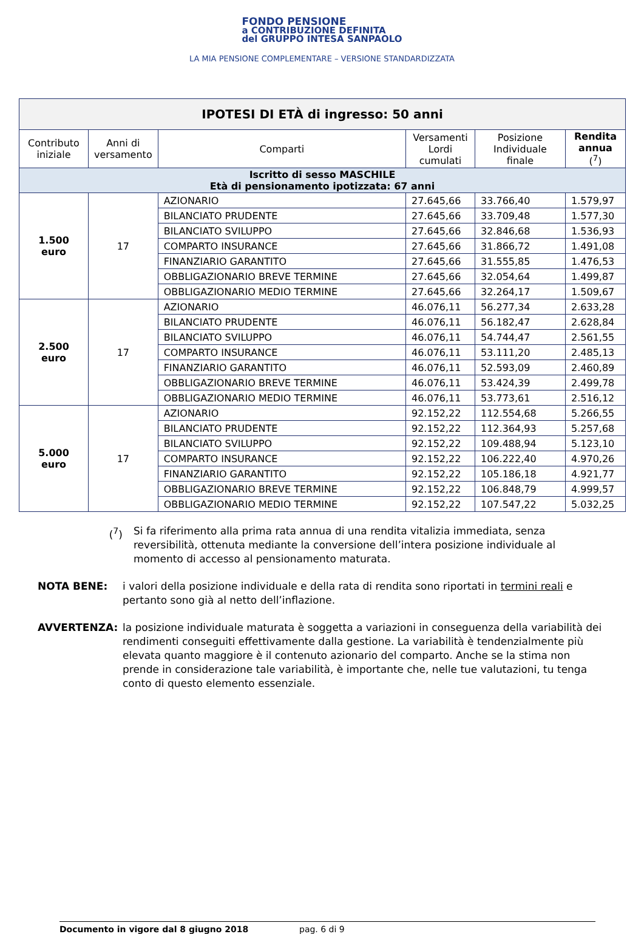FONDO PENSIONE
a CONTRIBUZIONE DEFINITA
del GRUPPO INTESA SANPAOLO
LA MIA PENSIONE COMPLEMENTARE – VERSIONE STANDARDIZZATA
| IPOTESI DI ETÀ di ingresso: 50 anni | | | | | |
| --- | --- | --- | --- | --- | --- |
| Contributo iniziale | Anni di versamento | Comparti | Versamenti Lordi cumulati | Posizione Individuale finale | Rendita annua (<sup>7</sup>) |
| Iscritto di sesso MASCHILE Età di pensionamento ipotizzata: 67 anni | | | | | |
| 1.500 euro | 17 | AZIONARIO | 27.645,66 | 33.766,40 | 1.579,97 |
| | | BILANCIATO PRUDENTE | 27.645,66 | 33.709,48 | 1.577,30 |
| | | BILANCIATO SVILUPPO | 27.645,66 | 32.846,68 | 1.536,93 |
| | | COMPARTO INSURANCE | 27.645,66 | 31.866,72 | 1.491,08 |
| | | FINANZIARIO GARANTITO | 27.645,66 | 31.555,85 | 1.476,53 |
| | | OBBLIGAZIONARIO BREVE TERMINE | 27.645,66 | 32.054,64 | 1.499,87 |
| | | OBBLIGAZIONARIO MEDIO TERMINE | 27.645,66 | 32.264,17 | 1.509,67 |
| 2.500 euro | 17 | AZIONARIO | 46.076,11 | 56.277,34 | 2.633,28 |
| | | BILANCIATO PRUDENTE | 46.076,11 | 56.182,47 | 2.628,84 |
| | | BILANCIATO SVILUPPO | 46.076,11 | 54.744,47 | 2.561,55 |
| | | COMPARTO INSURANCE | 46.076,11 | 53.111,20 | 2.485,13 |
| | | FINANZIARIO GARANTITO | 46.076,11 | 52.593,09 | 2.460,89 |
| | | OBBLIGAZIONARIO BREVE TERMINE | 46.076,11 | 53.424,39 | 2.499,78 |
| | | OBBLIGAZIONARIO MEDIO TERMINE | 46.076,11 | 53.773,61 | 2.516,12 |
| 5.000 euro | 17 | AZIONARIO | 92.152,22 | 112.554,68 | 5.266,55 |
| | | BILANCIATO PRUDENTE | 92.152,22 | 112.364,93 | 5.257,68 |
| | | BILANCIATO SVILUPPO | 92.152,22 | 109.488,94 | 5.123,10 |
| | | COMPARTO INSURANCE | 92.152,22 | 106.222,40 | 4.970,26 |
| | | FINANZIARIO GARANTITO | 92.152,22 | 105.186,18 | 4.921,77 |
| | | OBBLIGAZIONARIO BREVE TERMINE | 92.152,22 | 106.848,79 | 4.999,57 |
| | | OBBLIGAZIONARIO MEDIO TERMINE | 92.152,22 | 107.547,22 | 5.032,25 |
(<sup>7</sup>) Si fa riferimento alla prima rata annua di una rendita vitalizia immediata, senza reversibilità, ottenuta mediante la conversione dell’intera posizione individuale al momento di accesso al pensionamento maturata.
NOTA BENE: i valori della posizione individuale e della rata di rendita sono riportati in termini reali e pertanto sono già al netto dell’inflazione.
AVVERTENZA: la posizione individuale maturata è soggetta a variazioni in conseguenza della variabilità dei rendimenti conseguiti effettivamente dalla gestione. La variabilità è tendenzialmente più elevata quanto maggiore è il contenuto azionario del comparto. Anche se la stima non prende in considerazione tale variabilità, è importante che, nelle tue valutazioni, tu tenga conto di questo elemento essenziale.
Documento in vigore dal 8 giugno 2018 pag. 6 di 9